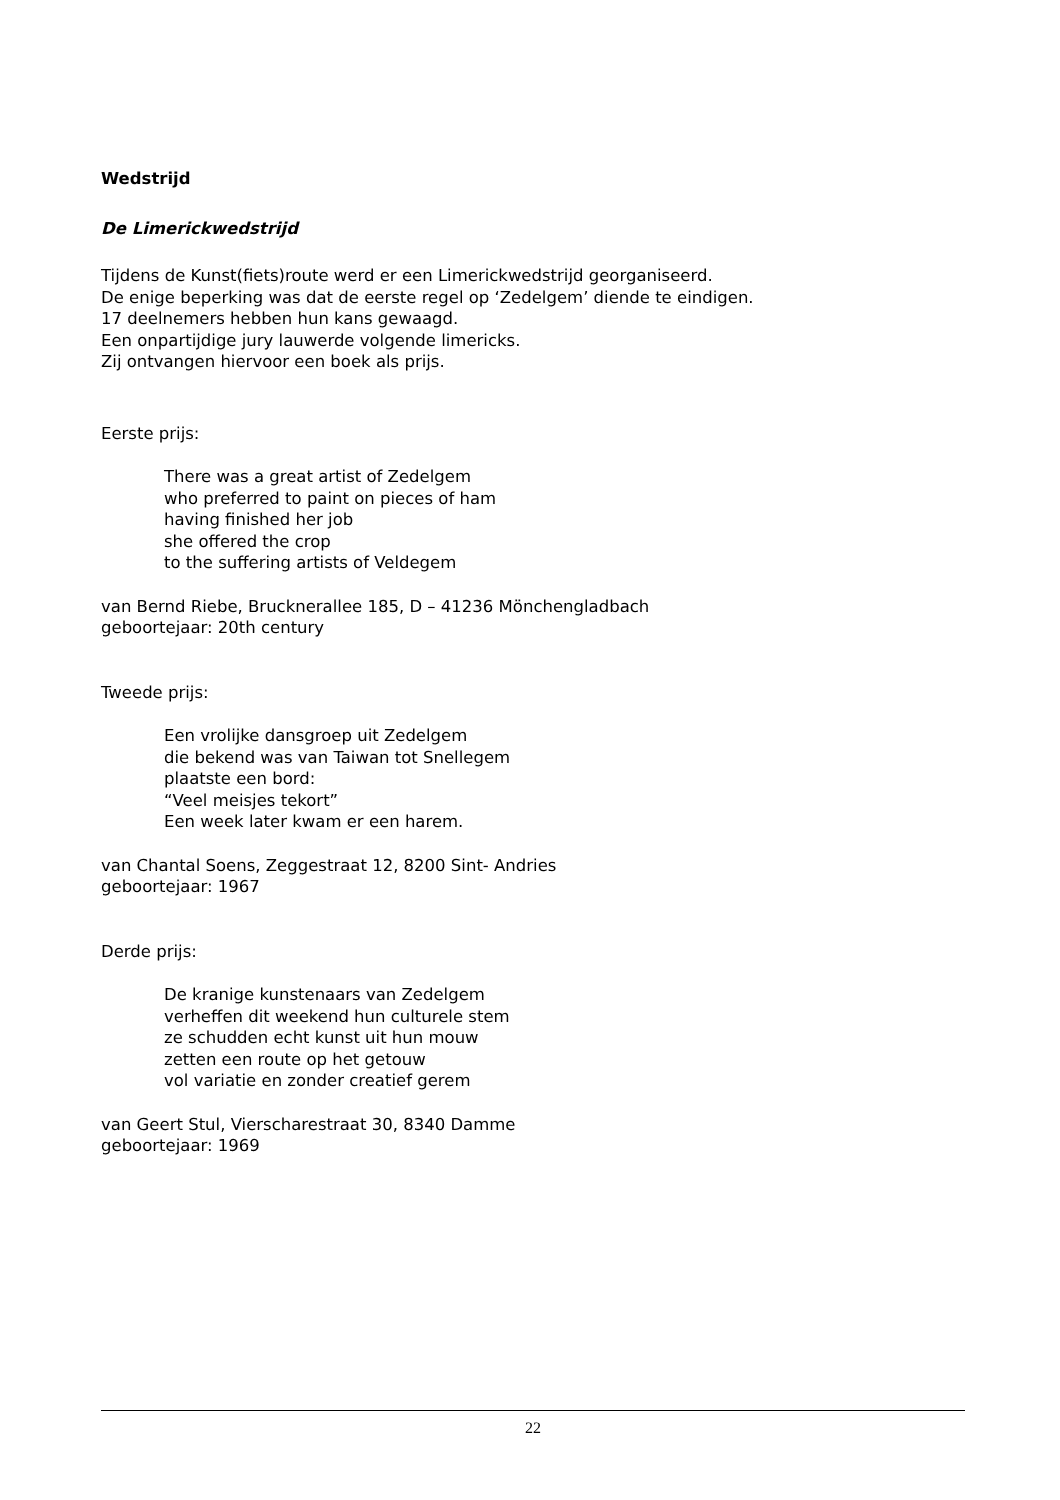Wedstrijd
De Limerickwedstrijd
Tijdens de Kunst(fiets)route werd er een Limerickwedstrijd georganiseerd.
De enige beperking was dat de eerste regel op ‘Zedelgem’ diende te eindigen.
17 deelnemers hebben hun kans gewaagd.
Een onpartijdige jury lauwerde volgende limericks.
Zij ontvangen hiervoor een boek als prijs.
Eerste prijs:
There was a great artist of Zedelgem
who preferred to paint on pieces of ham
having finished her job
she offered the crop
to the suffering artists of Veldegem
van Bernd Riebe, Brucknerallee 185, D – 41236 Mönchengladbach
geboortejaar: 20th century
Tweede prijs:
Een vrolijke dansgroep uit Zedelgem
die bekend was van Taiwan tot Snellegem
plaatste een bord:
“Veel meisjes tekort”
Een week later kwam er een harem.
van Chantal Soens, Zeggestraat 12, 8200 Sint- Andries
geboortejaar: 1967
Derde prijs:
De kranige kunstenaars van Zedelgem
verheffen dit weekend hun culturele stem
ze schudden echt kunst uit hun mouw
zetten een route op het getouw
vol variatie en zonder creatief gerem
van Geert Stul, Vierscharestraat 30, 8340 Damme
geboortejaar: 1969
22